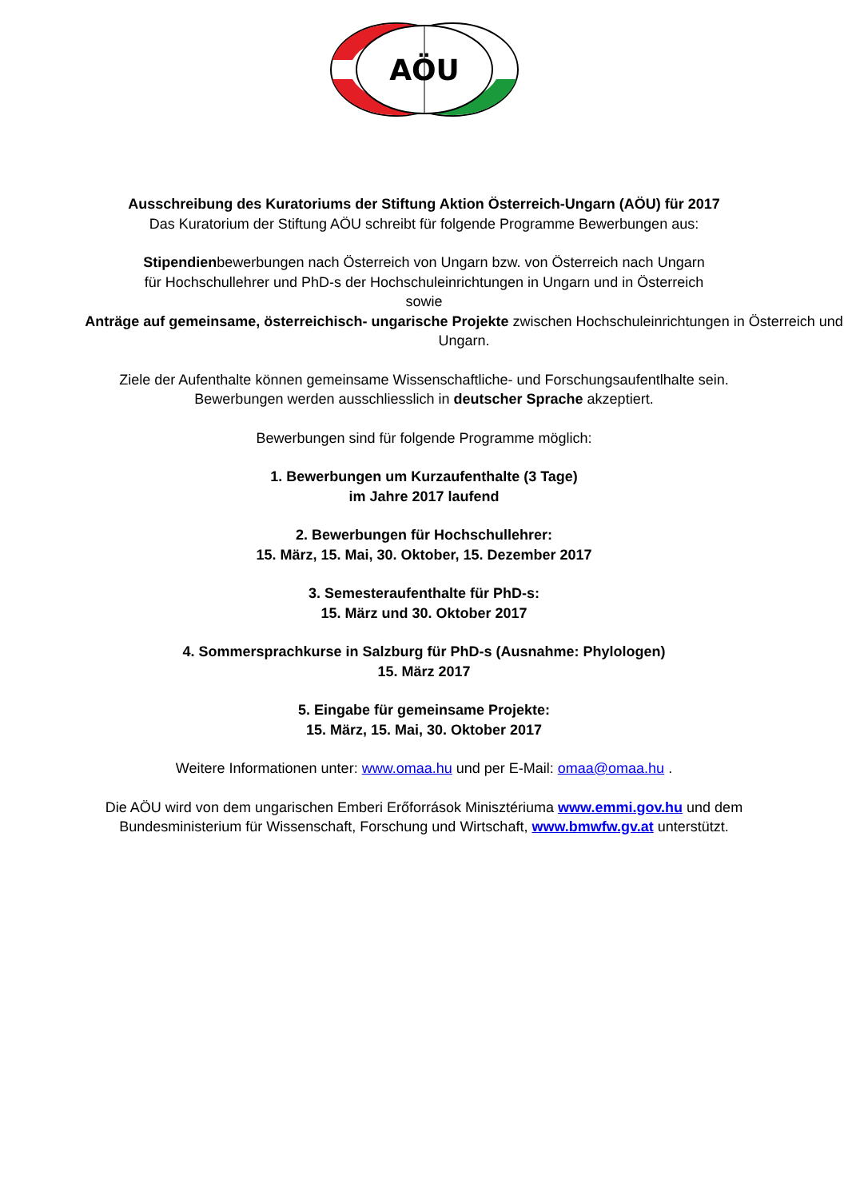AÖU
Ausschreibung des Kuratoriums der Stiftung Aktion Österreich-Ungarn (AÖU) für 2017
Das Kuratorium der Stiftung AÖU schreibt für folgende Programme Bewerbungen aus:
Stipendienbewerbungen nach Österreich von Ungarn bzw. von Österreich nach Ungarn
für Hochschullehrer und PhD-s der Hochschuleinrichtungen in Ungarn und in Österreich
sowie
Anträge auf gemeinsame, österreichisch- ungarische Projekte zwischen Hochschuleinrichtungen in Österreich und Ungarn.
Ziele der Aufenthalte können gemeinsame Wissenschaftliche- und Forschungsaufentlhalte sein.
Bewerbungen werden ausschliesslich in deutscher Sprache akzeptiert.
Bewerbungen sind für folgende Programme möglich:
1. Bewerbungen um Kurzaufenthalte (3 Tage)
im Jahre 2017 laufend
2. Bewerbungen für Hochschullehrer:
15. März, 15. Mai, 30. Oktober, 15. Dezember 2017
3. Semesteraufenthalte für PhD-s:
15. März und 30. Oktober 2017
4. Sommersprachkurse in Salzburg für PhD-s (Ausnahme: Phylologen)
15. März 2017
5. Eingabe für gemeinsame Projekte:
15. März, 15. Mai, 30. Oktober 2017
Weitere Informationen unter: www.omaa.hu und per E-Mail: omaa@omaa.hu .
Die AÖU wird von dem ungarischen Emberi Erőforrások Minisztériuma www.emmi.gov.hu und dem
Bundesministerium für Wissenschaft, Forschung und Wirtschaft, www.bmwfw.gv.at unterstützt.